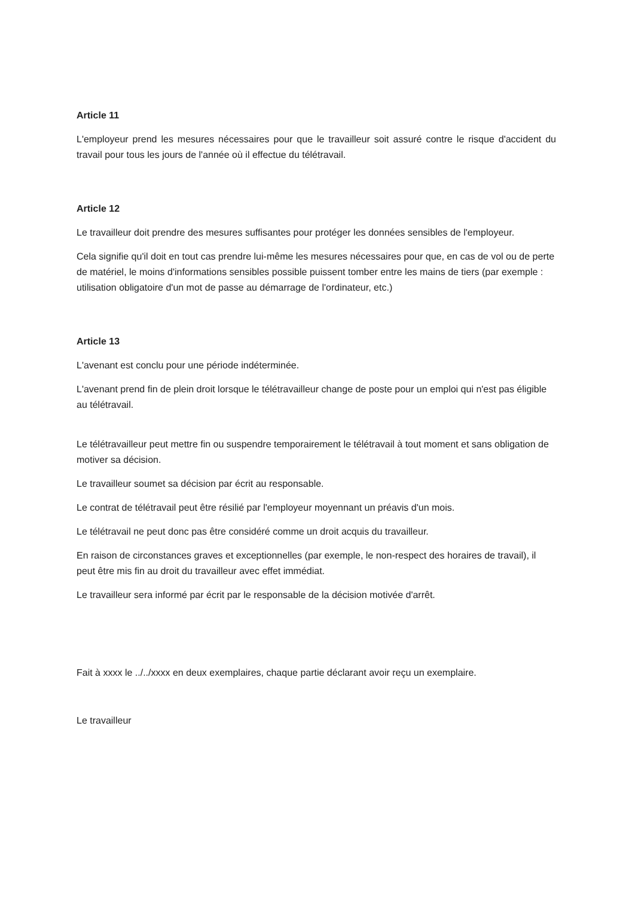Article 11
L'employeur prend les mesures nécessaires pour que le travailleur soit assuré contre le risque d'accident du travail pour tous les jours de l'année où il effectue du télétravail.
Article 12
Le travailleur doit prendre des mesures suffisantes pour protéger les données sensibles de l'employeur.
Cela signifie qu'il doit en tout cas prendre lui-même les mesures nécessaires pour que, en cas de vol ou de perte de matériel, le moins d'informations sensibles possible puissent tomber entre les mains de tiers (par exemple : utilisation obligatoire d'un mot de passe au démarrage de l'ordinateur, etc.)
Article 13
L'avenant est conclu pour une période indéterminée.
L'avenant prend fin de plein droit lorsque le télétravailleur change de poste pour un emploi qui n'est pas éligible au télétravail.
Le télétravailleur peut mettre fin ou suspendre temporairement le télétravail à tout moment et sans obligation de motiver sa décision.
Le travailleur soumet sa décision par écrit au responsable.
Le contrat de télétravail peut être résilié par l'employeur moyennant un préavis d'un mois.
Le télétravail ne peut donc pas être considéré comme un droit acquis du travailleur.
En raison de circonstances graves et exceptionnelles (par exemple, le non-respect des horaires de travail), il peut être mis fin au droit du travailleur avec effet immédiat.
Le travailleur sera informé par écrit par le responsable de la décision motivée d'arrêt.
Fait à xxxx le ../../xxxx en deux exemplaires, chaque partie déclarant avoir reçu un exemplaire.
Le travailleur